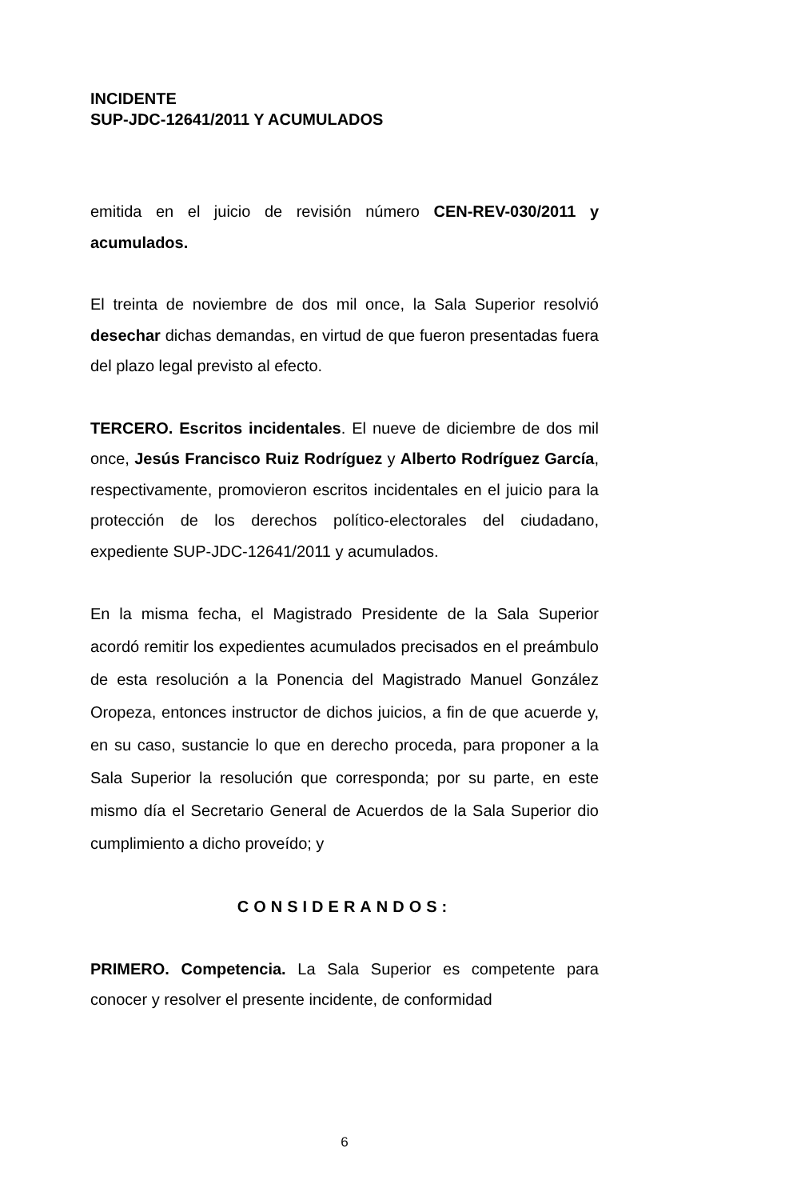INCIDENTE
SUP-JDC-12641/2011 Y ACUMULADOS
emitida en el juicio de revisión número CEN-REV-030/2011 y acumulados.
El treinta de noviembre de dos mil once, la Sala Superior resolvió desechar dichas demandas, en virtud de que fueron presentadas fuera del plazo legal previsto al efecto.
TERCERO. Escritos incidentales. El nueve de diciembre de dos mil once, Jesús Francisco Ruiz Rodríguez y Alberto Rodríguez García, respectivamente, promovieron escritos incidentales en el juicio para la protección de los derechos político-electorales del ciudadano, expediente SUP-JDC-12641/2011 y acumulados.
En la misma fecha, el Magistrado Presidente de la Sala Superior acordó remitir los expedientes acumulados precisados en el preámbulo de esta resolución a la Ponencia del Magistrado Manuel González Oropeza, entonces instructor de dichos juicios, a fin de que acuerde y, en su caso, sustancie lo que en derecho proceda, para proponer a la Sala Superior la resolución que corresponda; por su parte, en este mismo día el Secretario General de Acuerdos de la Sala Superior dio cumplimiento a dicho proveído; y
CONSIDERANDOS:
PRIMERO. Competencia. La Sala Superior es competente para conocer y resolver el presente incidente, de conformidad
6